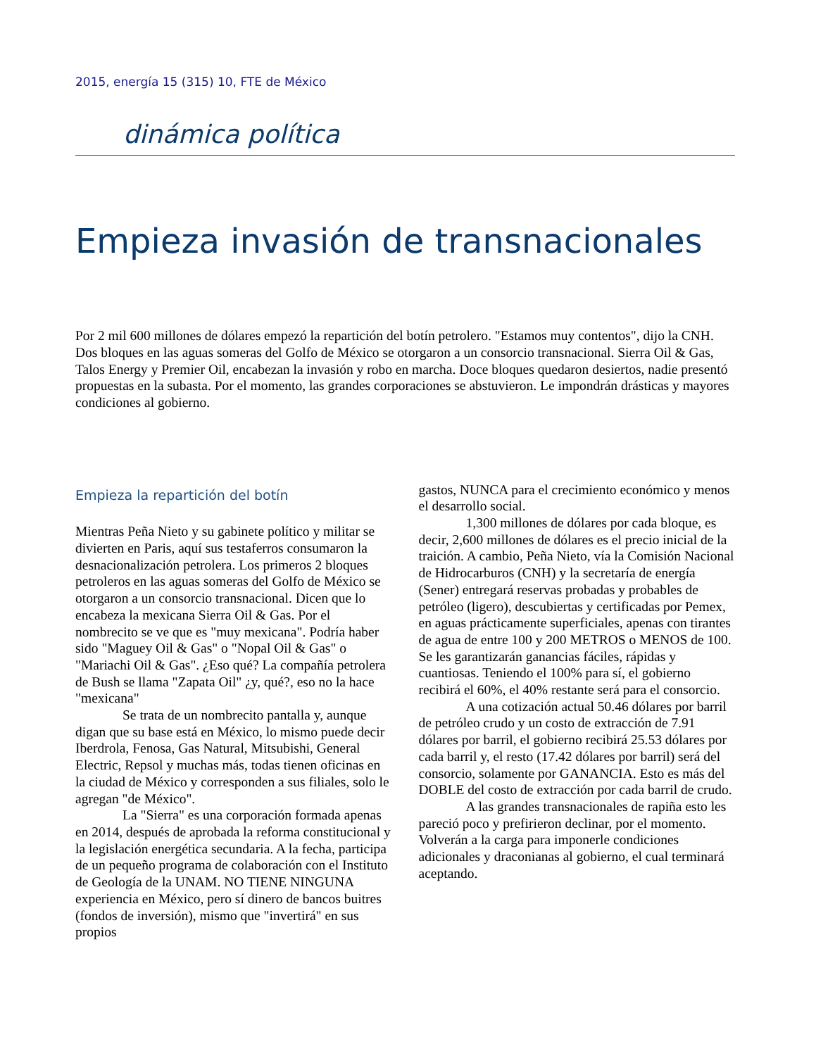2015, energía 15 (315) 10, FTE de México
dinámica política
Empieza invasión de transnacionales
Por 2 mil 600 millones de dólares empezó la repartición del botín petrolero. "Estamos muy contentos", dijo la CNH. Dos bloques en las aguas someras del Golfo de México se otorgaron a un consorcio transnacional. Sierra Oil & Gas, Talos Energy y Premier Oil, encabezan la invasión y robo en marcha. Doce bloques quedaron desiertos, nadie presentó propuestas en la subasta. Por el momento, las grandes corporaciones se abstuvieron. Le impondrán drásticas y mayores condiciones al gobierno.
Empieza la repartición del botín
Mientras Peña Nieto y su gabinete político y militar se divierten en Paris, aquí sus testaferros consumaron la desnacionalización petrolera. Los primeros 2 bloques petroleros en las aguas someras del Golfo de México se otorgaron a un consorcio transnacional. Dicen que lo encabeza la mexicana Sierra Oil & Gas. Por el nombrecito se ve que es "muy mexicana". Podría haber sido "Maguey Oil & Gas" o "Nopal Oil & Gas" o "Mariachi Oil & Gas". ¿Eso qué? La compañía petrolera de Bush se llama "Zapata Oil" ¿y, qué?, eso no la hace "mexicana"
Se trata de un nombrecito pantalla y, aunque digan que su base está en México, lo mismo puede decir Iberdrola, Fenosa, Gas Natural, Mitsubishi, General Electric, Repsol y muchas más, todas tienen oficinas en la ciudad de México y corresponden a sus filiales, solo le agregan "de México".
La "Sierra" es una corporación formada apenas en 2014, después de aprobada la reforma constitucional y la legislación energética secundaria. A la fecha, participa de un pequeño programa de colaboración con el Instituto de Geología de la UNAM. NO TIENE NINGUNA experiencia en México, pero sí dinero de bancos buitres (fondos de inversión), mismo que "invertirá" en sus propios
gastos, NUNCA para el crecimiento económico y menos el desarrollo social.
1,300 millones de dólares por cada bloque, es decir, 2,600 millones de dólares es el precio inicial de la traición. A cambio, Peña Nieto, vía la Comisión Nacional de Hidrocarburos (CNH) y la secretaría de energía (Sener) entregará reservas probadas y probables de petróleo (ligero), descubiertas y certificadas por Pemex, en aguas prácticamente superficiales, apenas con tirantes de agua de entre 100 y 200 METROS o MENOS de 100. Se les garantizarán ganancias fáciles, rápidas y cuantiosas. Teniendo el 100% para sí, el gobierno recibirá el 60%, el 40% restante será para el consorcio.
A una cotización actual 50.46 dólares por barril de petróleo crudo y un costo de extracción de 7.91 dólares por barril, el gobierno recibirá 25.53 dólares por cada barril y, el resto (17.42 dólares por barril) será del consorcio, solamente por GANANCIA. Esto es más del DOBLE del costo de extracción por cada barril de crudo.
A las grandes transnacionales de rapiña esto les pareció poco y prefirieron declinar, por el momento. Volverán a la carga para imponerle condiciones adicionales y draconianas al gobierno, el cual terminará aceptando.